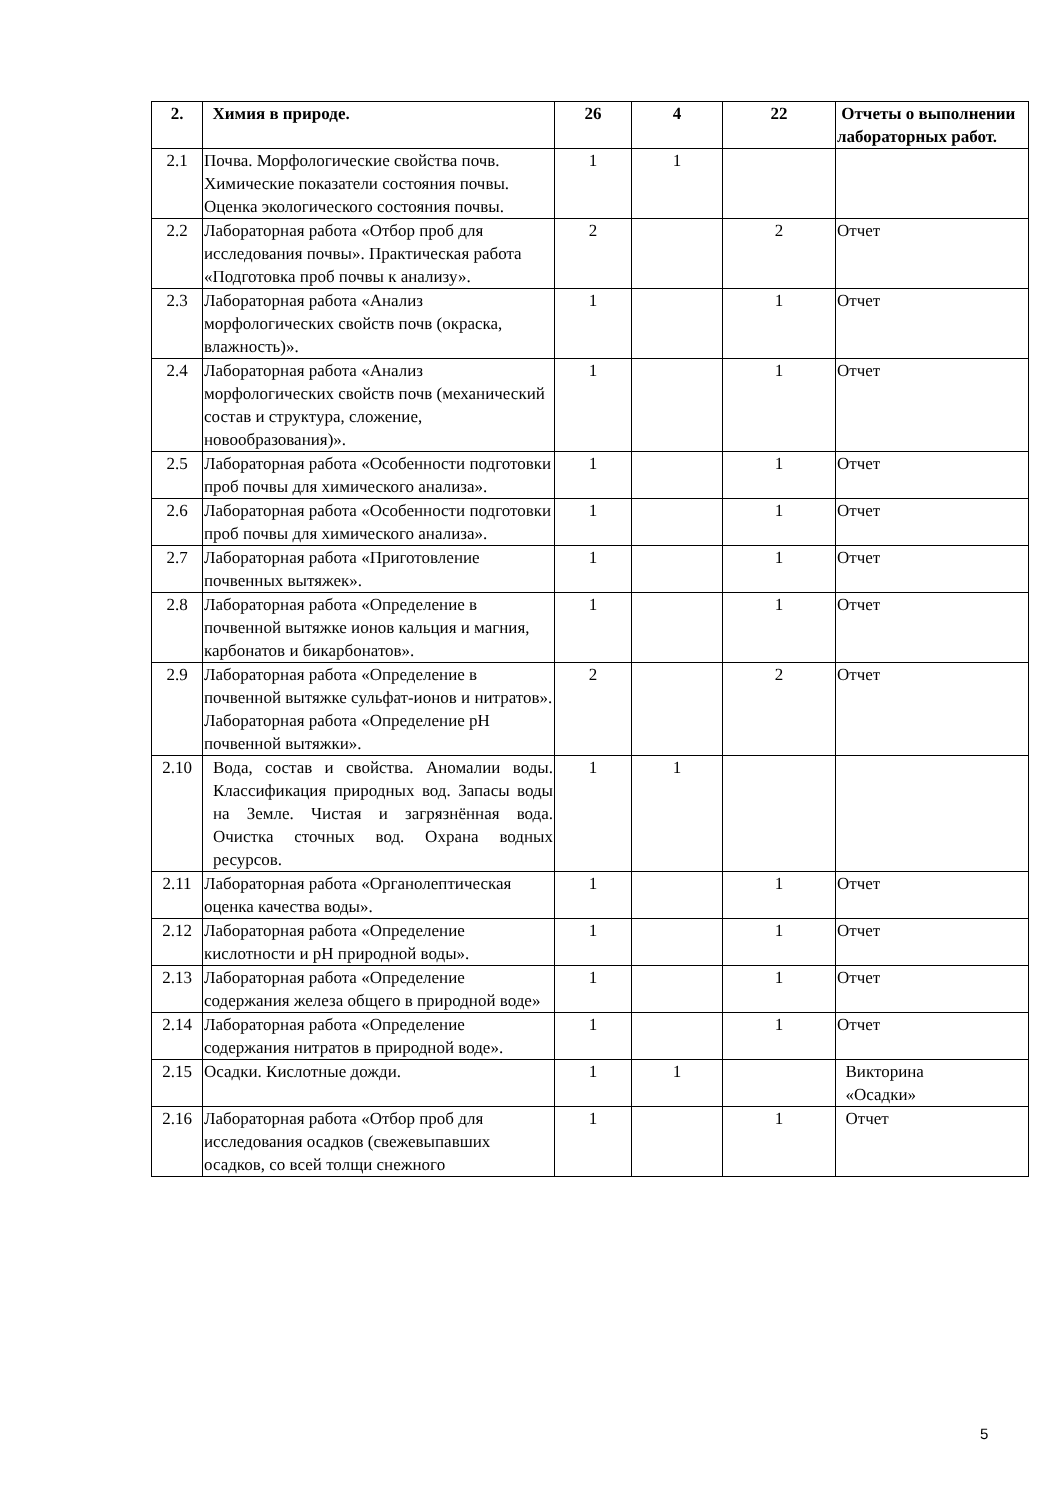| 2. | Химия в природе. | 26 | 4 | 22 | Отчеты о выполнении лабораторных работ. |
| 2.1 | Почва. Морфологические свойства почв. Химические показатели состояния почвы. Оценка экологического состояния почвы. | 1 | 1 | | |
| 2.2 | Лабораторная работа «Отбор проб для исследования почвы». Практическая работа «Подготовка проб почвы к анализу». | 2 | | 2 | Отчет |
| 2.3 | Лабораторная работа «Анализ морфологических свойств почв (окраска, влажность)». | 1 | | 1 | Отчет |
| 2.4 | Лабораторная работа «Анализ морфологических свойств почв (механический состав и структура, сложение, новообразования)». | 1 | | 1 | Отчет |
| 2.5 | Лабораторная работа «Особенности подготовки проб почвы для химического анализа». | 1 | | 1 | Отчет |
| 2.6 | Лабораторная работа «Особенности подготовки проб почвы для химического анализа». | 1 | | 1 | Отчет |
| 2.7 | Лабораторная работа «Приготовление почвенных вытяжек». | 1 | | 1 | Отчет |
| 2.8 | Лабораторная работа «Определение в почвенной вытяжке ионов кальция и магния, карбонатов и бикарбонатов». | 1 | | 1 | Отчет |
| 2.9 | Лабораторная работа «Определение в почвенной вытяжке сульфат-ионов и нитратов». Лабораторная работа «Определение pH почвенной вытяжки». | 2 | | 2 | Отчет |
| 2.10 | Вода, состав и свойства. Аномалии воды. Классификация природных вод. Запасы воды на Земле. Чистая и загрязнённая вода. Очистка сточных вод. Охрана водных ресурсов. | 1 | 1 | | |
| 2.11 | Лабораторная работа «Органолептическая оценка качества воды». | 1 | | 1 | Отчет |
| 2.12 | Лабораторная работа «Определение кислотности и pH природной воды». | 1 | | 1 | Отчет |
| 2.13 | Лабораторная работа «Определение содержания железа общего в природной воде» | 1 | | 1 | Отчет |
| 2.14 | Лабораторная работа «Определение содержания нитратов в природной воде». | 1 | | 1 | Отчет |
| 2.15 | Осадки. Кислотные дожди. | 1 | 1 | | Викторина «Осадки» |
| 2.16 | Лабораторная работа «Отбор проб для исследования осадков (свежевыпавших осадков, со всей толщи снежного | 1 | | 1 | Отчет |
5